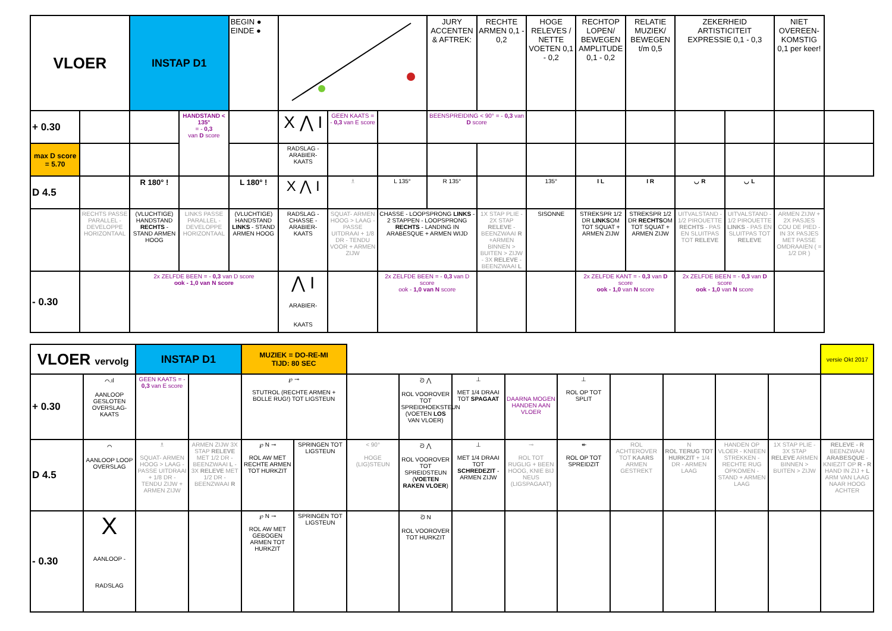| VLOER | | INSTAP D1 | | BEGIN ● EINDE ● | | | | JURY ACCENTEN & AFTREK: | RECHTE ARMEN 0,1 - 0,2 | HOGE RELEVES / NETTE VOETEN 0,1 - 0,2 | RECHTOP LOPEN/ BEWEGEN AMPLITUDE 0,1 - 0,2 | RELATIE MUZIEK/ BEWEGEN t/m 0,5 | ZEKERHEID ARTISTICITEIT EXPRESSIE 0,1 - 0,3 | | NIET OVEREEN-KOMSTIG 0,1 per keer! | |
| + 0.30 | | | HANDSTAND < 135° = - 0,3 van D score | | X ⋀ I | GEEN KAATS = - 0,3 van E score | | BEENSPREIDING < 90° = - 0,3 van D score | | | | | | | | |
| max D score = 5.70 | | | | | RADSLAG - ARABIER-KAATS | | | | | | | | | | | |
| D 4.5 | | R 180° ! | | L 180° ! | X ⋀ I | ♗ | L 135° | R 135° | | 135° | I L | I R | ◡ R | ◡ L | | |
| | RECHTS PASSE PARALLEL - DEVELOPPE HORIZONTAAL | (VLUCHTIGE) HANDSTAND RECHTS - STAND ARMEN HOOG | LINKS PASSE PARALLEL - DEVELOPPE HORIZONTAAL | (VLUCHTIGE) HANDSTAND LINKS - STAND ARMEN HOOG | RADSLAG - CHASSE - ARABIER-KAATS | SQUAT- ARMEN HOOG > LAAG - PASSE UITDRAAI + 1/8 DR - TENDU VOOR + ARMEN ZIJW | CHASSE - LOOPSPRONG LINKS - 2 STAPPEN - LOOPSPRONG RECHTS - LANDING IN ARABESQUE + ARMEN WIJD | | 1X STAP PLIE - 2X STAP RELEVE - BEENZWAAI R +ARMEN BINNEN > BUITEN > ZIJW - 3X RELEVE - BEENZWAAI L | SISONNE | STREKSPR 1/2 DR LINKS OM TOT SQUAT + ARMEN ZIJW | STREKSPR 1/2 DR RECHTS OM TOT SQUAT + ARMEN ZIJW | UITVALSTAND - 1/2 PIROUETTE RECHTS - PAS EN SLUITPAS TOT RELEVE | UITVALSTAND - 1/2 PIROUETTE LINKS - PAS EN SLUITPAS TOT RELEVE | ARMEN ZIJW + 2X PASJES COU DE PIED - IN 3X PASJES MET PASSE OMDRAAIEN ( = 1/2 DR ) | |
| - 0.30 | | 2x ZELFDE BEEN = - 0,3 van D score ook - 1,0 van N score | | | ⋀ I ARABIER-KAATS | | 2x ZELFDE BEEN = - 0,3 van D score ook - 1,0 van N score | | | | 2x ZELFDE KANT = - 0,3 van D score ook - 1,0 van N score | | 2x ZELFDE BEEN = - 0,3 van D score ook - 1,0 van N score | | | |
| VLOER vervolg | | INSTAP D1 | | MUZIEK = DO-RE-MI TIJD: 80 SEC | | | | | | | | | | | versie Okt 2017 |
| + 0.30 | ⌒.ıl AANLOOP GESLOTEN OVERSLAG-KAATS | GEEN KAATS = - 0,3 van E score | | ℘ ⊸ STUTROL (RECHTE ARMEN + BOLLE RUG!) TOT LIGSTEUN | | | ᘐ ⋀ ROL VOOROVER TOT SPREIDHOEKSTEUN (VOETEN LOS VAN VLOER) | ⊥ MET 1/4 DRAAI TOT SPAGAAT | DAARNA MOGEN HANDEN AAN VLOER | ⊥ ROL OP TOT SPLIT | | | | | |
| D 4.5 | ⌒ AANLOOP LOOP OVERSLAG | ♗ SQUAT- ARMEN HOOG > LAAG - PASSE UITDRAAI + 1/8 DR - TENDU ZIJW + ARMEN ZIJW | ARMEN ZIJW 3X STAP RELEVE MET 1/2 DR - BEENZWAAI L - 3X RELEVE MET 1/2 DR - BEENZWAAI R | ℘ N ⊸ ROL AW MET RECHTE ARMEN TOT HURKZIT | SPRINGEN TOT LIGSTEUN | < 90° HOGE (LIG)STEUN | ᘐ ⋀ ROL VOOROVER TOT SPREIDSTEUN ( VOETEN RAKEN VLOER ) | ⊥ MET 1/4 DRAAI TOT SCHREDEZIT - ARMEN ZIJW | ⊸ ROL TOT RUGLIG + BEEN HOOG, KNIE BIJ NEUS (LIGSPAGAAT) | ↞ ROL OP TOT SPREIDZIT | ROL ACHTEROVER TOT KAARS ARMEN GESTREKT | N ROL TERUG TOT HURKZIT + 1/4 DR - ARMEN LAAG | HANDEN OP VLOER - KNIEEN STREKKEN - RECHTE RUG OPKOMEN - STAND + ARMEN LAAG | 1X STAP PLIE - 3X STAP RELEVE ARMEN BINNEN > BUITEN > ZIJW | RELEVE - R BEENZWAAI ARABESQUE - KNIEZIT OP R - R HAND IN ZIJ + L ARM VAN LAAG NAAR HOOG ACHTER |
| - 0.30 | X AANLOOP - RADSLAG | | | ℘ N ⊸ ROL AW MET GEBOGEN ARMEN TOT HURKZIT | SPRINGEN TOT LIGSTEUN | | ᘐ N ROL VOOROVER TOT HURKZIT | | | | | | | | |